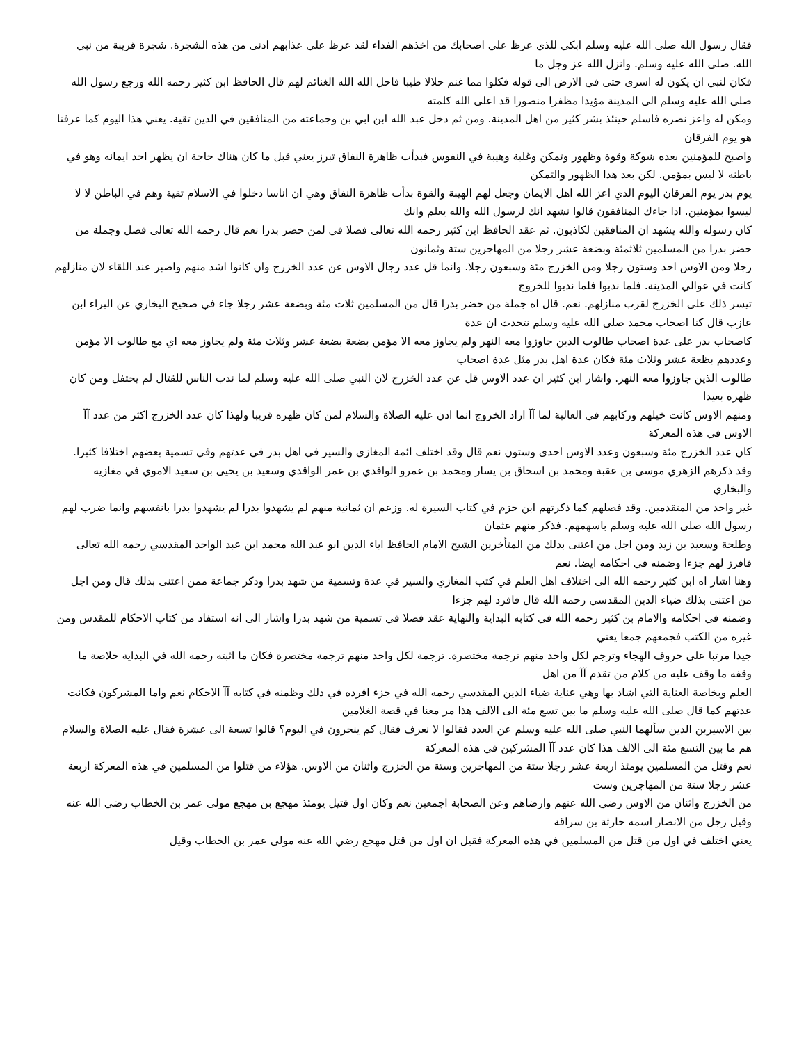فقال رسول الله صلى الله عليه وسلم ابكي للذي عرظ علي اصحابك من اخذهم الفداء لقد عرظ علي عذابهم ادنى من هذه الشجرة. شجرة قريبة من نبي الله. صلى الله عليه وسلم. وانزل الله عز وجل ما
فكان لنبي ان يكون له اسرى حتى في الارض الى قوله فكلوا مما غنم حلالا طيبا فاحل الله الله الغنائم لهم قال الحافظ ابن كثير رحمه الله ورجع رسول الله صلى الله عليه وسلم الى المدينة مؤيدا مظفرا منصورا قد اعلى الله كلمته
ومكن له واعز نصره فاسلم حينئذ بشر كثير من اهل المدينة. ومن ثم دخل عبد الله ابن ابي بن وجماعته من المنافقين في الدين تقية. يعني هذا اليوم كما عرفنا هو يوم الفرقان
واصبح للمؤمنين بعده شوكة وقوة وظهور وتمكن وغلبة وهيبة في النفوس فبدأت ظاهرة النفاق تبرز يعني قبل ما كان هناك حاجة ان يظهر احد ايمانه وهو في باطنه لا ليس بمؤمن. لكن بعد هذا الظهور والتمكن
يوم بدر يوم الفرقان اليوم الذي اعز الله اهل الايمان وجعل لهم الهيبة والقوة بدأت ظاهرة النفاق وهي ان اناسا دخلوا في الاسلام تقية وهم في الباطن لا لا ليسوا بمؤمنين. اذا جاءك المنافقون قالوا نشهد انك لرسول الله والله يعلم وانك
كان رسوله والله يشهد ان المنافقين لكاذبون. ثم عقد الحافظ ابن كثير رحمه الله تعالى فصلا في لمن حضر بدرا نعم قال رحمه الله تعالى فصل وجملة من حضر بدرا من المسلمين ثلاثمئة وبضعة عشر رجلا من المهاجرين ستة وثمانون
رجلا ومن الاوس احد وستون رجلا ومن الخزرج مئة وسبعون رجلا. وانما قل عدد رجال الاوس عن عدد الخزرج وان كانوا اشد منهم واصبر عند اللقاء لان منازلهم كانت في عوالي المدينة. فلما ندبوا فلما ندبوا للخروج
تيسر ذلك على الخزرج لقرب منازلهم. نعم. قال اه جملة من حضر بدرا قال من المسلمين ثلاث مئة وبضعة عشر رجلا جاء في صحيح البخاري عن البراء ابن عازب قال كنا اصحاب محمد صلى الله عليه وسلم نتحدث ان عدة
كاصحاب بدر على عدة اصحاب طالوت الذين جاوزوا معه النهر ولم يجاوز معه الا مؤمن بضعة بضعة عشر وثلاث مئة ولم يجاوز معه اي مع طالوت الا مؤمن وعددهم بظعة عشر وثلاث مئة فكان عدة اهل بدر مثل عدة اصحاب
طالوت الذين جاوزوا معه النهر. واشار ابن كثير ان عدد الاوس قل عن عدد الخزرج لان النبي صلى الله عليه وسلم لما ندب الناس للقتال لم يحتفل ومن كان ظهره بعيدا
ومنهم الاوس كانت خيلهم وركابهم في العالية لما آآ اراد الخروج انما ادن عليه الصلاة والسلام لمن كان ظهره قريبا ولهذا كان عدد الخزرج اكثر من عدد آآ الاوس في هذه المعركة
كان عدد الخزرج مئة وسبعون وعدد الاوس احدى وستون نعم قال وقد اختلف ائمة المغازي والسير في اهل بدر في عدتهم وفي تسمية بعضهم اختلافا كثيرا. وقد ذكرهم الزهري موسى بن عقبة ومحمد بن اسحاق بن يسار ومحمد بن عمرو الواقدي بن عمر الواقدي وسعيد بن يحيى بن سعيد الاموي في مغازيه والبخاري
غير واحد من المتقدمين. وقد فصلهم كما ذكرتهم ابن حزم في كتاب السيرة له. وزعم ان ثمانية منهم لم يشهدوا بدرا لم يشهدوا بدرا بانفسهم وانما ضرب لهم رسول الله صلى الله عليه وسلم باسهمهم. فذكر منهم عثمان
وطلحة وسعيد بن زيد ومن اجل من اعتنى بذلك من المتأخرين الشيخ الامام الحافظ اياء الدين ابو عبد الله محمد ابن عبد الواحد المقدسي رحمه الله تعالى فافرز لهم جزءا وضمنه في احكامه ايضا. نعم
وهنا اشار اه ابن كثير رحمه الله الى اختلاف اهل العلم في كتب المغازي والسير في عدة وتسمية من شهد بدرا وذكر جماعة ممن اعتنى بذلك قال ومن اجل من اعتنى بذلك ضياء الدين المقدسي رحمه الله قال فافرد لهم جزءا
وضمنه في احكامه والامام بن كثير رحمه الله في كتابه البداية والنهاية عقد فصلا في تسمية من شهد بدرا واشار الى انه استفاد من كتاب الاحكام للمقدس ومن غيره من الكتب فجمعهم جمعا يعني
جيدا مرتبا على حروف الهجاء وترجم لكل واحد منهم ترجمة مختصرة. ترجمة لكل واحد منهم ترجمة مختصرة فكان ما اثبته رحمه الله في البداية خلاصة ما وقفه ما وقف عليه من كلام من تقدم آآ من اهل
العلم وبخاصة العناية التي اشاد بها وهي عناية ضياء الدين المقدسي رحمه الله في جزء افرده في ذلك وظمنه في كتابه آآ الاحكام نعم واما المشركون فكانت عدتهم كما قال صلى الله عليه وسلم ما بين تسع مئة الى الالف هذا مر معنا في قصة الغلامين
بين الاسيرين الذين سألهما النبي صلى الله عليه وسلم عن العدد فقالوا لا نعرف فقال كم ينحرون في اليوم؟ قالوا تسعة الى عشرة فقال عليه الصلاة والسلام هم ما بين التسع مئة الى الالف هذا كان عدد آآ المشركين في هذه المعركة
نعم وقتل من المسلمين يومئذ اربعة عشر رجلا ستة من المهاجرين وستة من الخزرج واثنان من الاوس. هؤلاء من قتلوا من المسلمين في هذه المعركة اربعة عشر رجلا ستة من المهاجرين وست
من الخزرج واثنان من الاوس رضي الله عنهم وارضاهم وعن الصحابة اجمعين نعم وكان اول قتيل يومئذ مهجع بن مهجع مولى عمر بن الخطاب رضي الله عنه وقيل رجل من الانصار اسمه حارثة بن سراقة
يعني اختلف في اول من قتل من المسلمين في هذه المعركة فقيل ان اول من قتل مهجع رضي الله عنه مولى عمر بن الخطاب وقيل